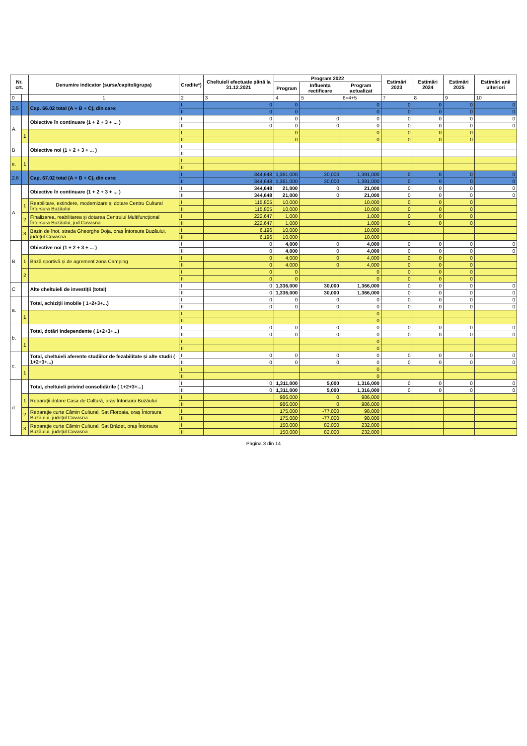| Nr. crt. | | Denumire indicator (sursa/capitol/grupa) | Credite*) | Cheltuieli efectuate până la 31.12.2021 | Program 2022 | | | Estimări 2023 | Estimări 2024 | Estimări 2025 | Estimări anii ulteriori |
| --- | --- | --- | --- | --- | --- | --- | --- | --- | --- | --- | --- |
| | | | | | Program | Influența rectificare | Program actualizat | | | | |
| 0 | | 1 | 2 | 3 | 4 | 5 | 6=4+5 | 7 | 8 | 9 | 10 |
| 2.5 | | Cap. 66.02 total (A + B + C), din care: | I | 0 | 0 | | 0 | 0 | 0 | 0 | 0 |
| | | | II | 0 | 0 | | 0 | 0 | 0 | 0 | 0 |
| A | | Obiective în continuare (1 + 2 + 3 + ... ) | I | 0 | 0 | 0 | 0 | 0 | 0 | 0 | 0 |
| | | | II | 0 | 0 | 0 | 0 | 0 | 0 | 0 | 0 |
| | 1 | | I | | 0 | | 0 | 0 | 0 | 0 | |
| | | | II | | 0 | | 0 | 0 | 0 | 0 | |
| B | | Obiective noi (1 + 2 + 3 + ... ) | I | | | | | | | | |
| | | | II | | | | | | | | |
| e. | 1 | | I | | | | | | | | |
| | | | II | | | | | | | | |
| 2.6 | | Cap. 67.02 total (A + B + C), din care: | I | 344,648 | 1,361,000 | 30,000 | 1,391,000 | 0 | 0 | 0 | 0 |
| | | | II | 344,648 | 1,361,000 | 30,000 | 1,391,000 | 0 | 0 | 0 | 0 |
| A | | Obiective în continuare (1 + 2 + 3 + ... ) | I | 344,648 | 21,000 | 0 | 21,000 | 0 | 0 | 0 | 0 |
| | | | II | 344,648 | 21,000 | 0 | 21,000 | 0 | 0 | 0 | 0 |
| | 1 | Reabilitare, extindere, modernizare și dotare Centru Cultural Întorsura Buzăului | I | 115,805 | 10,000 | | 10,000 | 0 | 0 | 0 | |
| | | | II | 115,805 | 10,000 | | 10,000 | 0 | 0 | 0 | |
| | 2 | Finalizarea, reabilitarea și dotarea Centrului Multifuncțional Întorsura Buzăului, jud.Covasna | I | 222,647 | 1,000 | | 1,000 | 0 | 0 | 0 | |
| | | | II | 222,647 | 1,000 | | 1,000 | 0 | 0 | 0 | |
| | 3 | Bazin de înot, strada Gheorghe Doja, oraș Întorsura Buzăului, județul Covasna | I | 6,196 | 10,000 | | 10,000 | | | | |
| | | | II | 6,196 | 10,000 | | 10,000 | | | | |
| B | | Obiective noi (1 + 2 + 3 + ... ) | I | 0 | 4,000 | 0 | 4,000 | 0 | 0 | 0 | 0 |
| | | | II | 0 | 4,000 | 0 | 4,000 | 0 | 0 | 0 | 0 |
| | 1 | Bază sportivă și de agrement zona Camping | I | 0 | 4,000 | 0 | 4,000 | 0 | 0 | 0 | |
| | | | II | 0 | 4,000 | 0 | 4,000 | 0 | 0 | 0 | |
| | 2 | | I | 0 | 0 | | 0 | 0 | 0 | 0 | |
| | | | II | 0 | 0 | | 0 | 0 | 0 | 0 | |
| C | | Alte cheltuieli de investiții (total) | I | 0 | 1,336,000 | 30,000 | 1,366,000 | 0 | 0 | 0 | 0 |
| | | | II | 0 | 1,336,000 | 30,000 | 1,366,000 | 0 | 0 | 0 | 0 |
| a. | | Total, achiziții imobile ( 1+2+3+...) | I | 0 | 0 | 0 | 0 | 0 | 0 | 0 | 0 |
| | | | II | 0 | 0 | 0 | 0 | 0 | 0 | 0 | 0 |
| | 1 | | I | | | | 0 | | | | |
| | | | II | | | | 0 | | | | |
| b. | | Total, dotări independente ( 1+2+3+...) | I | 0 | 0 | 0 | 0 | 0 | 0 | 0 | 0 |
| | | | II | 0 | 0 | 0 | 0 | 0 | 0 | 0 | 0 |
| | 1 | | I | | | | 0 | | | | |
| | | | II | | | | 0 | | | | |
| c. | | Total, cheltuieli aferente studiilor de fezabilitate și alte studii ( 1+2+3+...) | I | 0 | 0 | 0 | 0 | 0 | 0 | 0 | 0 |
| | | | II | 0 | 0 | 0 | 0 | 0 | 0 | 0 | 0 |
| | 1 | | I | | | | 0 | | | | |
| | | | II | | | | 0 | | | | |
| d. | | Total, cheltuieli privind consolidările ( 1+2+3+...) | I | 0 | 1,311,000 | 5,000 | 1,316,000 | 0 | 0 | 0 | 0 |
| | | | II | 0 | 1,311,000 | 5,000 | 1,316,000 | 0 | 0 | 0 | 0 |
| | 1 | Reparații dotare Casa de Cultură, oraș Întorsura Buzăului | I | | 986,000 | 0 | 986,000 | | | | |
| | | | II | | 986,000 | 0 | 986,000 | | | | |
| | 2 | Reparație curte Cămin Cultural, Sat Floroaia, oraș Întorsura Buzăului, județul Covasna | I | | 175,000 | -77,000 | 98,000 | | | | |
| | | | II | | 175,000 | -77,000 | 98,000 | | | | |
| | 3 | Reparație curte Cămin Cultural, Sat Brădet, oraș Întorsura Buzăului, județul Covasna | I | | 150,000 | 82,000 | 232,000 | | | | |
| | | | II | | 150,000 | 82,000 | 232,000 | | | | |
Pagina 3 din 14